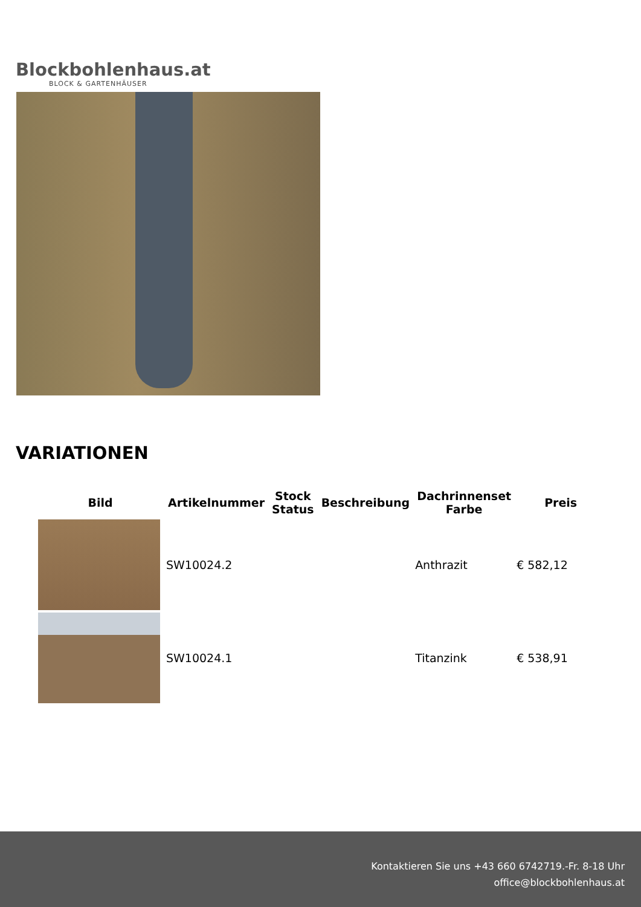Blockbohlenhaus.at
BLOCK & GARTENHÄUSER
VARIATIONEN
| Bild | Artikelnummer | Stock Status | Beschreibung | Dachrinnenset Farbe | Preis |
| --- | --- | --- | --- | --- | --- |
| | SW10024.2 | | | Anthrazit | € 582,12 |
| | SW10024.1 | | | Titanzink | € 538,91 |
Kontaktieren Sie uns +43 660 6742719.-Fr. 8-18 Uhr
office@blockbohlenhaus.at